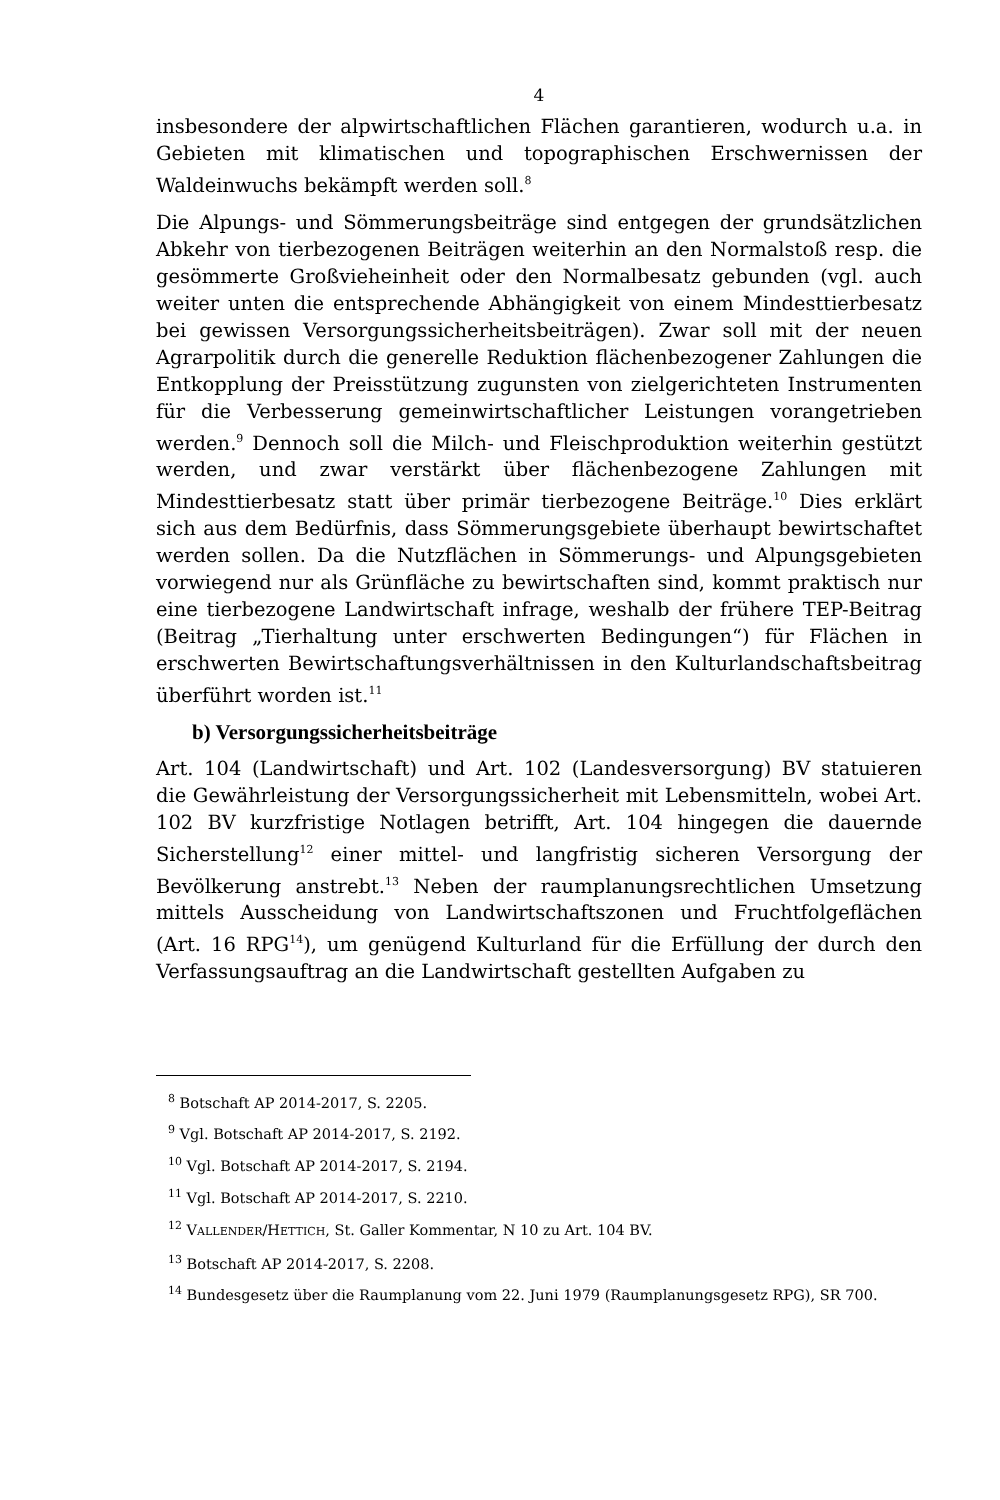4
insbesondere der alpwirtschaftlichen Flächen garantieren, wodurch u.a. in Gebieten mit klimatischen und topographischen Erschwernissen der Waldeinwuchs bekämpft werden soll.<sup>8</sup>
Die Alpungs- und Sömmerungsbeiträge sind entgegen der grundsätzlichen Abkehr von tierbezogenen Beiträgen weiterhin an den Normalstoß resp. die gesömmerte Großvieheinheit oder den Normalbesatz gebunden (vgl. auch weiter unten die entsprechende Abhängigkeit von einem Mindesttierbesatz bei gewissen Versorgungssicherheitsbeiträgen). Zwar soll mit der neuen Agrarpolitik durch die generelle Reduktion flächenbezogener Zahlungen die Entkopplung der Preisstützung zugunsten von zielgerichteten Instrumenten für die Verbesserung gemeinwirtschaftlicher Leistungen vorangetrieben werden.<sup>9</sup> Dennoch soll die Milch- und Fleischproduktion weiterhin gestützt werden, und zwar verstärkt über flächenbezogene Zahlungen mit Mindesttierbesatz statt über primär tierbezogene Beiträge.<sup>10</sup> Dies erklärt sich aus dem Bedürfnis, dass Sömmerungsgebiete überhaupt bewirtschaftet werden sollen. Da die Nutzflächen in Sömmerungs- und Alpungsgebieten vorwiegend nur als Grünfläche zu bewirtschaften sind, kommt praktisch nur eine tierbezogene Landwirtschaft infrage, weshalb der frühere TEP-Beitrag (Beitrag „Tierhaltung unter erschwerten Bedingungen“) für Flächen in erschwerten Bewirtschaftungsverhältnissen in den Kulturlandschaftsbeitrag überführt worden ist.<sup>11</sup>
b) Versorgungssicherheitsbeiträge
Art. 104 (Landwirtschaft) und Art. 102 (Landesversorgung) BV statuieren die Gewährleistung der Versorgungssicherheit mit Lebensmitteln, wobei Art. 102 BV kurzfristige Notlagen betrifft, Art. 104 hingegen die dauernde Sicherstellung<sup>12</sup> einer mittel- und langfristig sicheren Versorgung der Bevölkerung anstrebt.<sup>13</sup> Neben der raumplanungsrechtlichen Umsetzung mittels Ausscheidung von Landwirtschaftszonen und Fruchtfolgeflächen (Art. 16 RPG<sup>14</sup>), um genügend Kulturland für die Erfüllung der durch den Verfassungsauftrag an die Landwirtschaft gestellten Aufgaben zu
<sup>8</sup> Botschaft AP 2014-2017, S. 2205.
<sup>9</sup> Vgl. Botschaft AP 2014-2017, S. 2192.
<sup>10</sup> Vgl. Botschaft AP 2014-2017, S. 2194.
<sup>11</sup> Vgl. Botschaft AP 2014-2017, S. 2210.
<sup>12</sup> VALLENDER/HETTICH, St. Galler Kommentar, N 10 zu Art. 104 BV.
<sup>13</sup> Botschaft AP 2014-2017, S. 2208.
<sup>14</sup> Bundesgesetz über die Raumplanung vom 22. Juni 1979 (Raumplanungsgesetz RPG), SR 700.